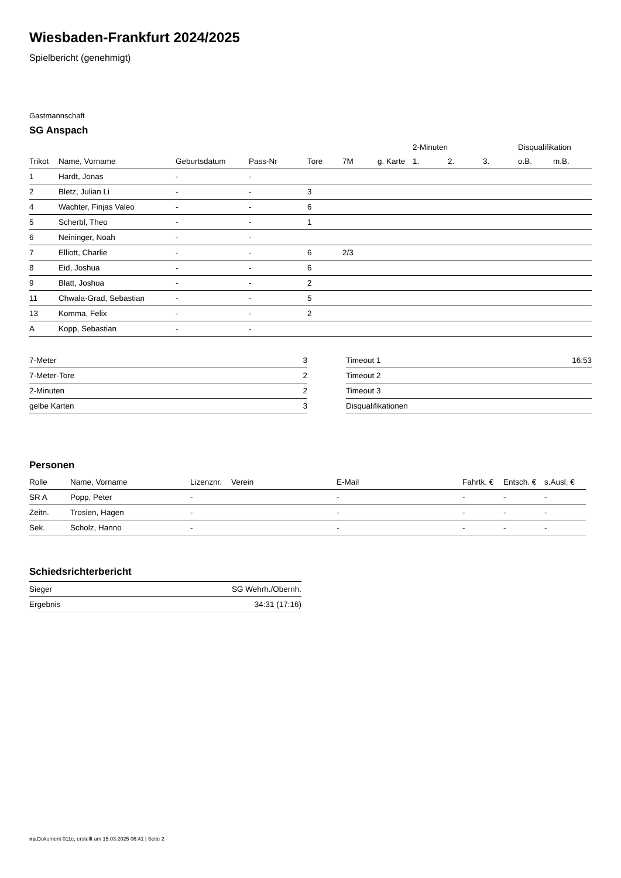Wiesbaden-Frankfurt 2024/2025
Spielbericht (genehmigt)
Gastmannschaft
SG Anspach
| | | | | | | | 2-Minuten | | | Disqualifikation | |
| --- | --- | --- | --- | --- | --- | --- | --- | --- | --- | --- | --- |
| Trikot | Name, Vorname | Geburtsdatum | Pass-Nr | Tore | 7M | g. Karte | 1. | 2. | 3. | o.B. | m.B. |
| 1 | Hardt, Jonas | - | - | | | | | | | | |
| 2 | Bletz, Julian Li | - | - | 3 | | | | | | | |
| 4 | Wachter, Finjas Valeo | - | - | 6 | | | | | | | |
| 5 | Scherbl, Theo | - | - | 1 | | | | | | | |
| 6 | Neininger, Noah | - | - | | | | | | | | |
| 7 | Elliott, Charlie | - | - | 6 | 2/3 | | | | | | |
| 8 | Eid, Joshua | - | - | 6 | | | | | | | |
| 9 | Blatt, Joshua | - | - | 2 | | | | | | | |
| 11 | Chwala-Grad, Sebastian | - | - | 5 | | | | | | | |
| 13 | Komma, Felix | - | - | 2 | | | | | | | |
| A | Kopp, Sebastian | - | - | | | | | | | | |
| 7-Meter | 3 |
| 7-Meter-Tore | 2 |
| 2-Minuten | 2 |
| gelbe Karten | 3 |
| Timeout 1 | 16:53 |
| Timeout 2 | |
| Timeout 3 | |
| Disqualifikationen | |
Personen
| Rolle | Name, Vorname | Lizenznr. | Verein | E-Mail | Fahrtk. € | Entsch. € | s.Ausl. € |
| --- | --- | --- | --- | --- | --- | --- | --- |
| SR A | Popp, Peter | - | | - | - | - | - |
| Zeitn. | Trosien, Hagen | - | | - | - | - | - |
| Sek. | Scholz, Hanno | - | | - | - | - | - |
Schiedsrichterbericht
| Sieger | SG Wehrh./Obernh. |
| Ergebnis | 34:31 (17:16) |
nu.Dokument 011e, erstellt am 15.03.2025 06:41 | Seite 2